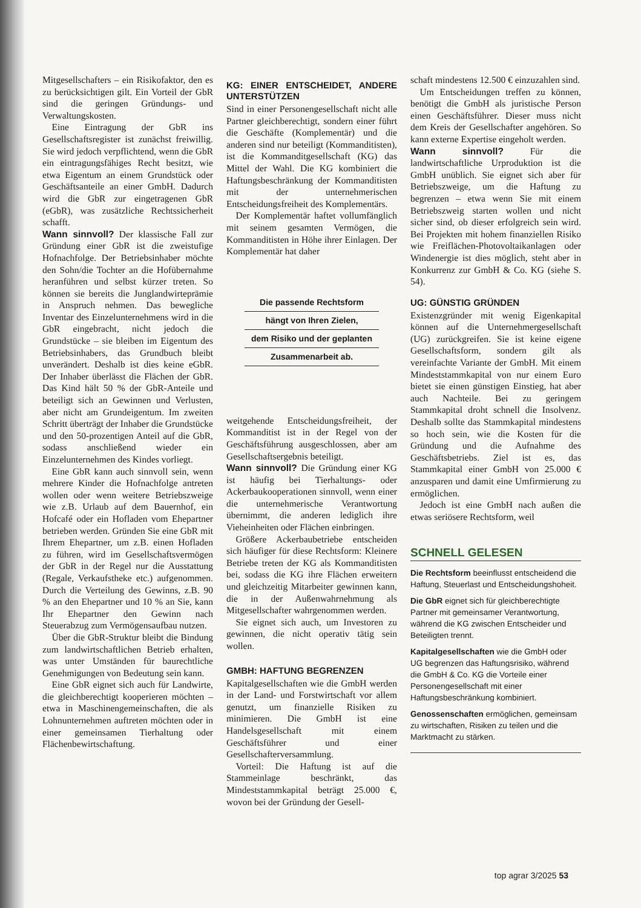Mitgesellschafters – ein Risikofaktor, den es zu berücksichtigen gilt. Ein Vorteil der GbR sind die geringen Gründungs- und Verwaltungskosten.
Eine Eintragung der GbR ins Gesellschaftsregister ist zunächst freiwillig. Sie wird jedoch verpflichtend, wenn die GbR ein eintragungsfähiges Recht besitzt, wie etwa Eigentum an einem Grundstück oder Geschäftsanteile an einer GmbH. Dadurch wird die GbR zur eingetragenen GbR (eGbR), was zusätzliche Rechtssicherheit schafft.
Wann sinnvoll? Der klassische Fall zur Gründung einer GbR ist die zweistufige Hofnachfolge. Der Betriebsinhaber möchte den Sohn/die Tochter an die Hofübernahme heranführen und selbst kürzer treten. So können sie bereits die Junglandwirteprämie in Anspruch nehmen. Das bewegliche Inventar des Einzelunternehmens wird in die GbR eingebracht, nicht jedoch die Grundstücke – sie bleiben im Eigentum des Betriebsinhabers, das Grundbuch bleibt unverändert. Deshalb ist dies keine eGbR. Der Inhaber überlässt die Flächen der GbR. Das Kind hält 50 % der GbR-Anteile und beteiligt sich an Gewinnen und Verlusten, aber nicht am Grundeigentum. Im zweiten Schritt überträgt der Inhaber die Grundstücke und den 50-prozentigen Anteil auf die GbR, sodass anschließend wieder ein Einzelunternehmen des Kindes vorliegt.
Eine GbR kann auch sinnvoll sein, wenn mehrere Kinder die Hofnachfolge antreten wollen oder wenn weitere Betriebszweige wie z.B. Urlaub auf dem Bauernhof, ein Hofcafé oder ein Hofladen vom Ehepartner betrieben werden. Gründen Sie eine GbR mit Ihrem Ehepartner, um z.B. einen Hofladen zu führen, wird im Gesellschaftsvermögen der GbR in der Regel nur die Ausstattung (Regale, Verkaufstheke etc.) aufgenommen. Durch die Verteilung des Gewinns, z.B. 90 % an den Ehepartner und 10 % an Sie, kann Ihr Ehepartner den Gewinn nach Steuerabzug zum Vermögensaufbau nutzen.
Über die GbR-Struktur bleibt die Bindung zum landwirtschaftlichen Betrieb erhalten, was unter Umständen für baurechtliche Genehmigungen von Bedeutung sein kann.
Eine GbR eignet sich auch für Landwirte, die gleichberechtigt kooperieren möchten – etwa in Maschinengemeinschaften, die als Lohnunternehmen auftreten möchten oder in einer gemeinsamen Tierhaltung oder Flächenbewirtschaftung.
KG: EINER ENTSCHEIDET, ANDERE UNTERSTÜTZEN
Sind in einer Personengesellschaft nicht alle Partner gleichberechtigt, sondern einer führt die Geschäfte (Komplementär) und die anderen sind nur beteiligt (Kommanditisten), ist die Kommanditgesellschaft (KG) das Mittel der Wahl. Die KG kombiniert die Haftungsbeschränkung der Kommanditisten mit der unternehmerischen Entscheidungsfreiheit des Komplementärs.
Der Komplementär haftet vollumfänglich mit seinem gesamten Vermögen, die Kommanditisten in Höhe ihrer Einlagen. Der Komplementär hat daher
Die passende Rechtsform
hängt von Ihren Zielen,
dem Risiko und der geplanten
Zusammenarbeit ab.
weitgehende Entscheidungsfreiheit, der Kommanditist ist in der Regel von der Geschäftsführung ausgeschlossen, aber am Gesellschaftsergebnis beteiligt.
Wann sinnvoll? Die Gründung einer KG ist häufig bei Tierhaltungs- oder Ackerbaukooperationen sinnvoll, wenn einer die unternehmerische Verantwortung übernimmt, die anderen lediglich ihre Vieheinheiten oder Flächen einbringen.
Größere Ackerbaubetriebe entscheiden sich häufiger für diese Rechtsform: Kleinere Betriebe treten der KG als Kommanditisten bei, sodass die KG ihre Flächen erweitern und gleichzeitig Mitarbeiter gewinnen kann, die in der Außenwahrnehmung als Mitgesellschafter wahrgenommen werden.
Sie eignet sich auch, um Investoren zu gewinnen, die nicht operativ tätig sein wollen.
GMBH: HAFTUNG BEGRENZEN
Kapitalgesellschaften wie die GmbH werden in der Land- und Forstwirtschaft vor allem genutzt, um finanzielle Risiken zu minimieren. Die GmbH ist eine Handelsgesellschaft mit einem Geschäftsführer und einer Gesellschafterversammlung.
Vorteil: Die Haftung ist auf die Stammeinlage beschränkt, das Mindeststammkapital beträgt 25.000 €, wovon bei der Gründung der Gesell-
schaft mindestens 12.500 € einzuzahlen sind.
Um Entscheidungen treffen zu können, benötigt die GmbH als juristische Person einen Geschäftsführer. Dieser muss nicht dem Kreis der Gesellschafter angehören. So kann externe Expertise eingeholt werden.
Wann sinnvoll? Für die landwirtschaftliche Urproduktion ist die GmbH unüblich. Sie eignet sich aber für Betriebszweige, um die Haftung zu begrenzen – etwa wenn Sie mit einem Betriebszweig starten wollen und nicht sicher sind, ob dieser erfolgreich sein wird. Bei Projekten mit hohem finanziellen Risiko wie Freiflächen-Photovoltaikanlagen oder Windenergie ist dies möglich, steht aber in Konkurrenz zur GmbH & Co. KG (siehe S. 54).
UG: GÜNSTIG GRÜNDEN
Existenzgründer mit wenig Eigenkapital können auf die Unternehmergesellschaft (UG) zurückgreifen. Sie ist keine eigene Gesellschaftsform, sondern gilt als vereinfachte Variante der GmbH. Mit einem Mindeststammkapital von nur einem Euro bietet sie einen günstigen Einstieg, hat aber auch Nachteile. Bei zu geringem Stammkapital droht schnell die Insolvenz. Deshalb sollte das Stammkapital mindestens so hoch sein, wie die Kosten für die Gründung und die Aufnahme des Geschäftsbetriebs. Ziel ist es, das Stammkapital einer GmbH von 25.000 € anzusparen und damit eine Umfirmierung zu ermöglichen.
Jedoch ist eine GmbH nach außen die etwas seriösere Rechtsform, weil
SCHNELL GELESEN
Die Rechtsform beeinflusst entscheidend die Haftung, Steuerlast und Entscheidungshoheit.
Die GbR eignet sich für gleichberechtigte Partner mit gemeinsamer Verantwortung, während die KG zwischen Entscheider und Beteiligten trennt.
Kapitalgesellschaften wie die GmbH oder UG begrenzen das Haftungsrisiko, während die GmbH & Co. KG die Vorteile einer Personengesellschaft mit einer Haftungsbeschränkung kombiniert.
Genossenschaften ermöglichen, gemeinsam zu wirtschaften, Risiken zu teilen und die Marktmacht zu stärken.
top agrar 3/2025 53